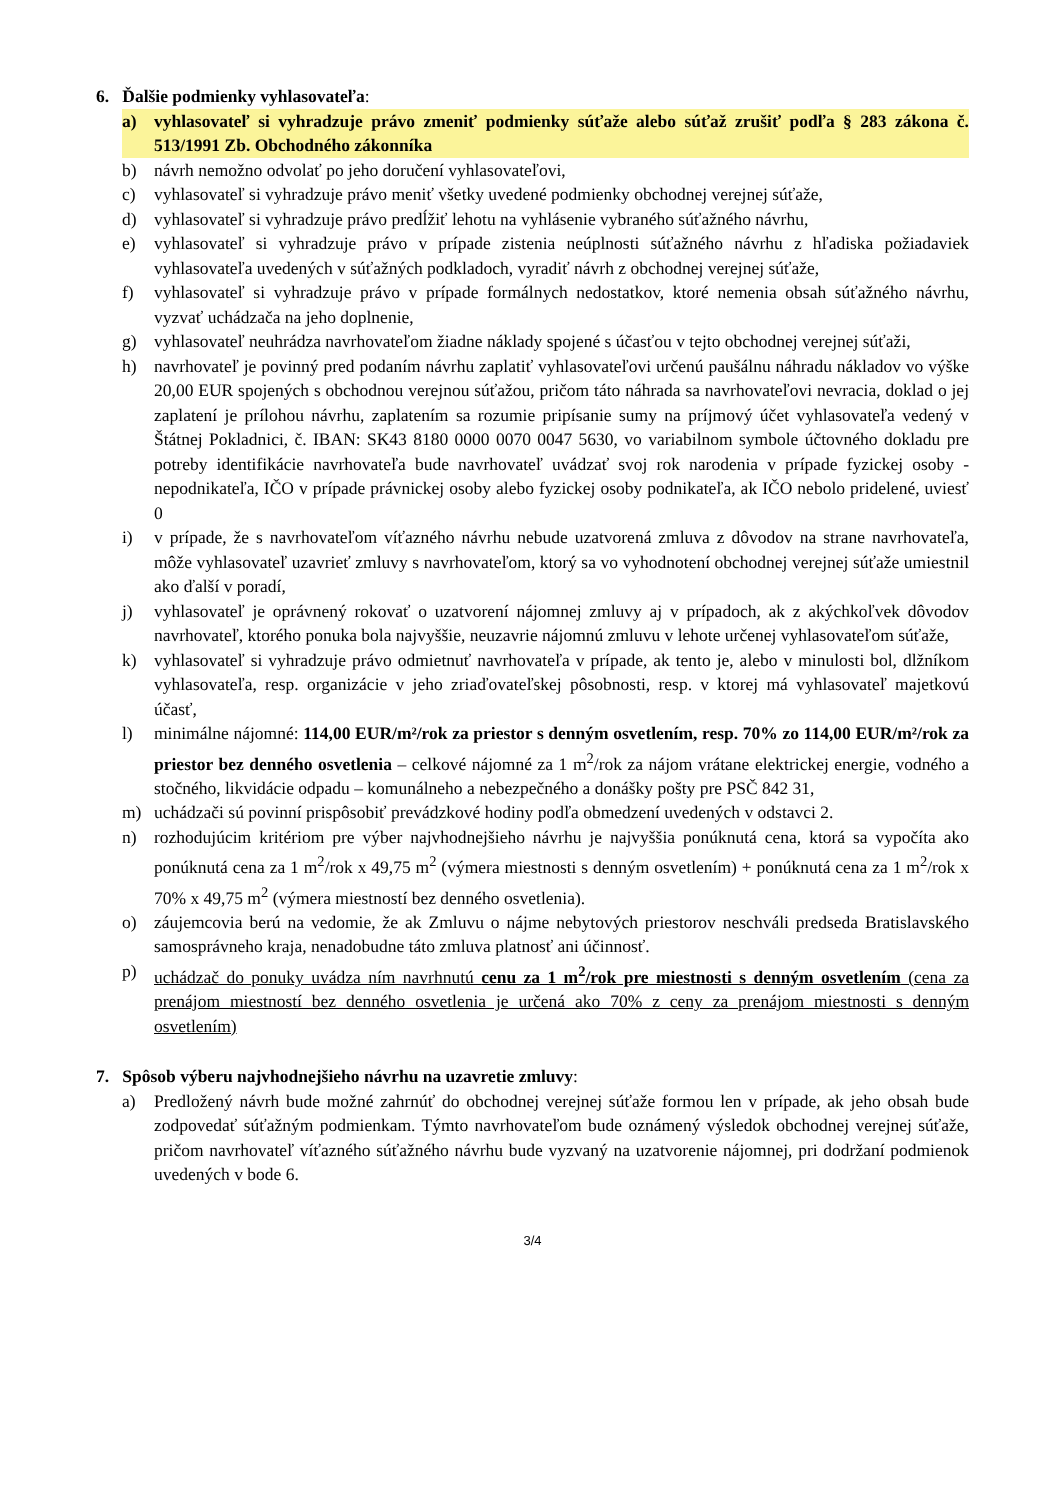6. Ďalšie podmienky vyhlasovateľa:
a) vyhlasovateľ si vyhradzuje právo zmeniť podmienky súťaže alebo súťaž zrušiť podľa § 283 zákona č. 513/1991 Zb. Obchodného zákonníka
b) návrh nemožno odvolať po jeho doručení vyhlasovateľovi,
c) vyhlasovateľ si vyhradzuje právo meniť všetky uvedené podmienky obchodnej verejnej súťaže,
d) vyhlasovateľ si vyhradzuje právo predĺžiť lehotu na vyhlásenie vybraného súťažného návrhu,
e) vyhlasovateľ si vyhradzuje právo v prípade zistenia neúplnosti súťažného návrhu z hľadiska požiadaviek vyhlasovateľa uvedených v súťažných podkladoch, vyradiť návrh z obchodnej verejnej súťaže,
f) vyhlasovateľ si vyhradzuje právo v prípade formálnych nedostatkov, ktoré nemenia obsah súťažného návrhu, vyzvať uchádzača na jeho doplnenie,
g) vyhlasovateľ neuhrádza navrhovateľom žiadne náklady spojené s účasťou v tejto obchodnej verejnej súťaži,
h) navrhovateľ je povinný pred podaním návrhu zaplatiť vyhlasovateľovi určenú paušálnu náhradu nákladov vo výške 20,00 EUR spojených s obchodnou verejnou súťažou, pričom táto náhrada sa navrhovateľovi nevracia, doklad o jej zaplatení je prílohou návrhu, zaplatením sa rozumie pripísanie sumy na príjmový účet vyhlasovateľa vedený v Štátnej Pokladnici, č. IBAN: SK43 8180 0000 0070 0047 5630, vo variabilnom symbole účtovného dokladu pre potreby identifikácie navrhovateľa bude navrhovateľ uvádzať svoj rok narodenia v prípade fyzickej osoby - nepodnikateľa, IČO v prípade právnickej osoby alebo fyzickej osoby podnikateľa, ak IČO nebolo pridelené, uviesť 0
i) v prípade, že s navrhovateľom víťazného návrhu nebude uzatvorená zmluva z dôvodov na strane navrhovateľa, môže vyhlasovateľ uzavrieť zmluvy s navrhovateľom, ktorý sa vo vyhodnotení obchodnej verejnej súťaže umiestnil ako ďalší v poradí,
j) vyhlasovateľ je oprávnený rokovať o uzatvorení nájomnej zmluvy aj v prípadoch, ak z akýchkoľvek dôvodov navrhovateľ, ktorého ponuka bola najvyššie, neuzavrie nájomnú zmluvu v lehote určenej vyhlasovateľom súťaže,
k) vyhlasovateľ si vyhradzuje právo odmietnuť navrhovateľa v prípade, ak tento je, alebo v minulosti bol, dlžníkom vyhlasovateľa, resp. organizácie v jeho zriaďovateľskej pôsobnosti, resp. v ktorej má vyhlasovateľ majetkovú účasť,
l) minimálne nájomné: 114,00 EUR/m²/rok za priestor s denným osvetlením, resp. 70% zo 114,00 EUR/m²/rok za priestor bez denného osvetlenia – celkové nájomné za 1 m<sup>2</sup>/rok za nájom vrátane elektrickej energie, vodného a stočného, likvidácie odpadu – komunálneho a nebezpečného a donášky pošty pre PSČ 842 31,
m) uchádzači sú povinní prispôsobiť prevádzkové hodiny podľa obmedzení uvedených v odstavci 2.
n) rozhodujúcim kritériom pre výber najvhodnejšieho návrhu je najvyššia ponúknutá cena, ktorá sa vypočíta ako ponúknutá cena za 1 m<sup>2</sup>/rok x 49,75 m<sup>2</sup> (výmera miestnosti s denným osvetlením) + ponúknutá cena za 1 m<sup>2</sup>/rok x 70% x 49,75 m<sup>2</sup> (výmera miestností bez denného osvetlenia).
o) záujemcovia berú na vedomie, že ak Zmluvu o nájme nebytových priestorov neschváli predseda Bratislavského samosprávneho kraja, nenadobudne táto zmluva platnosť ani účinnosť.
p) uchádzač do ponuky uvádza ním navrhnutú cenu za 1 m<sup>2</sup>/rok pre miestnosti s denným osvetlením (cena za prenájom miestností bez denného osvetlenia je určená ako 70% z ceny za prenájom miestnosti s denným osvetlením)
7. Spôsob výberu najvhodnejšieho návrhu na uzavretie zmluvy:
a) Predložený návrh bude možné zahrnúť do obchodnej verejnej súťaže formou len v prípade, ak jeho obsah bude zodpovedať súťažným podmienkam. Týmto navrhovateľom bude oznámený výsledok obchodnej verejnej súťaže, pričom navrhovateľ víťazného súťažného návrhu bude vyzvaný na uzatvorenie nájomnej, pri dodržaní podmienok uvedených v bode 6.
3/4